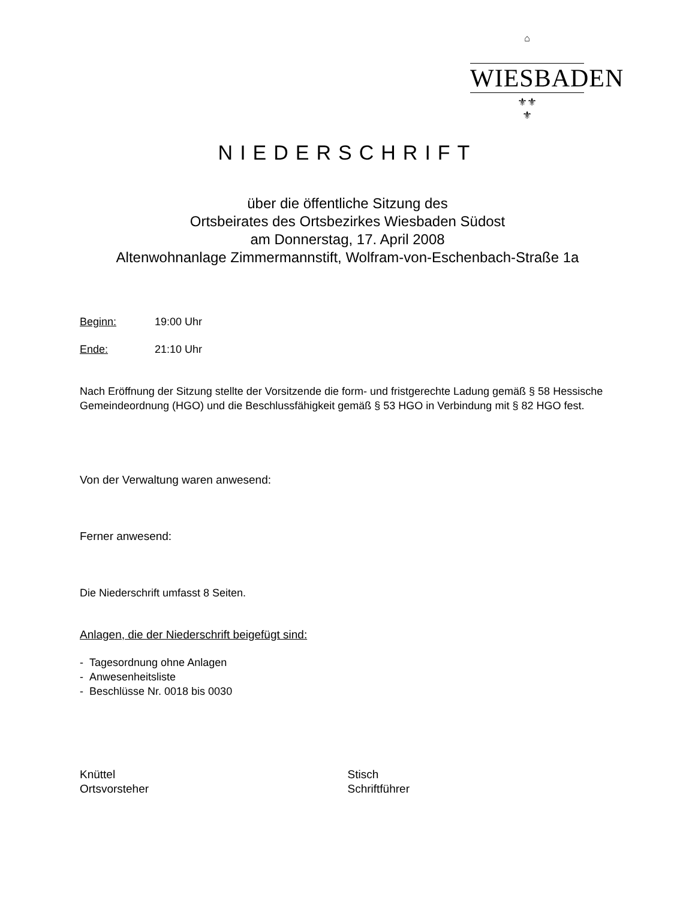⌂
WIESBADEN
⚜⚜
⚜
NIEDERSCHRIFT
über die öffentliche Sitzung des
Ortsbeirates des Ortsbezirkes Wiesbaden Südost
am Donnerstag, 17. April 2008
Altenwohnanlage Zimmermannstift, Wolfram-von-Eschenbach-Straße 1a
Beginn: 19:00 Uhr
Ende: 21:10 Uhr
Nach Eröffnung der Sitzung stellte der Vorsitzende die form- und fristgerechte Ladung gemäß § 58 Hessische Gemeindeordnung (HGO) und die Beschlussfähigkeit gemäß § 53 HGO in Verbindung mit § 82 HGO fest.
Von der Verwaltung waren anwesend:
Ferner anwesend:
Die Niederschrift umfasst 8 Seiten.
Anlagen, die der Niederschrift beigefügt sind:
- Tagesordnung ohne Anlagen
- Anwesenheitsliste
- Beschlüsse Nr. 0018 bis 0030
Knüttel
Ortsvorsteher
Stisch
Schriftführer